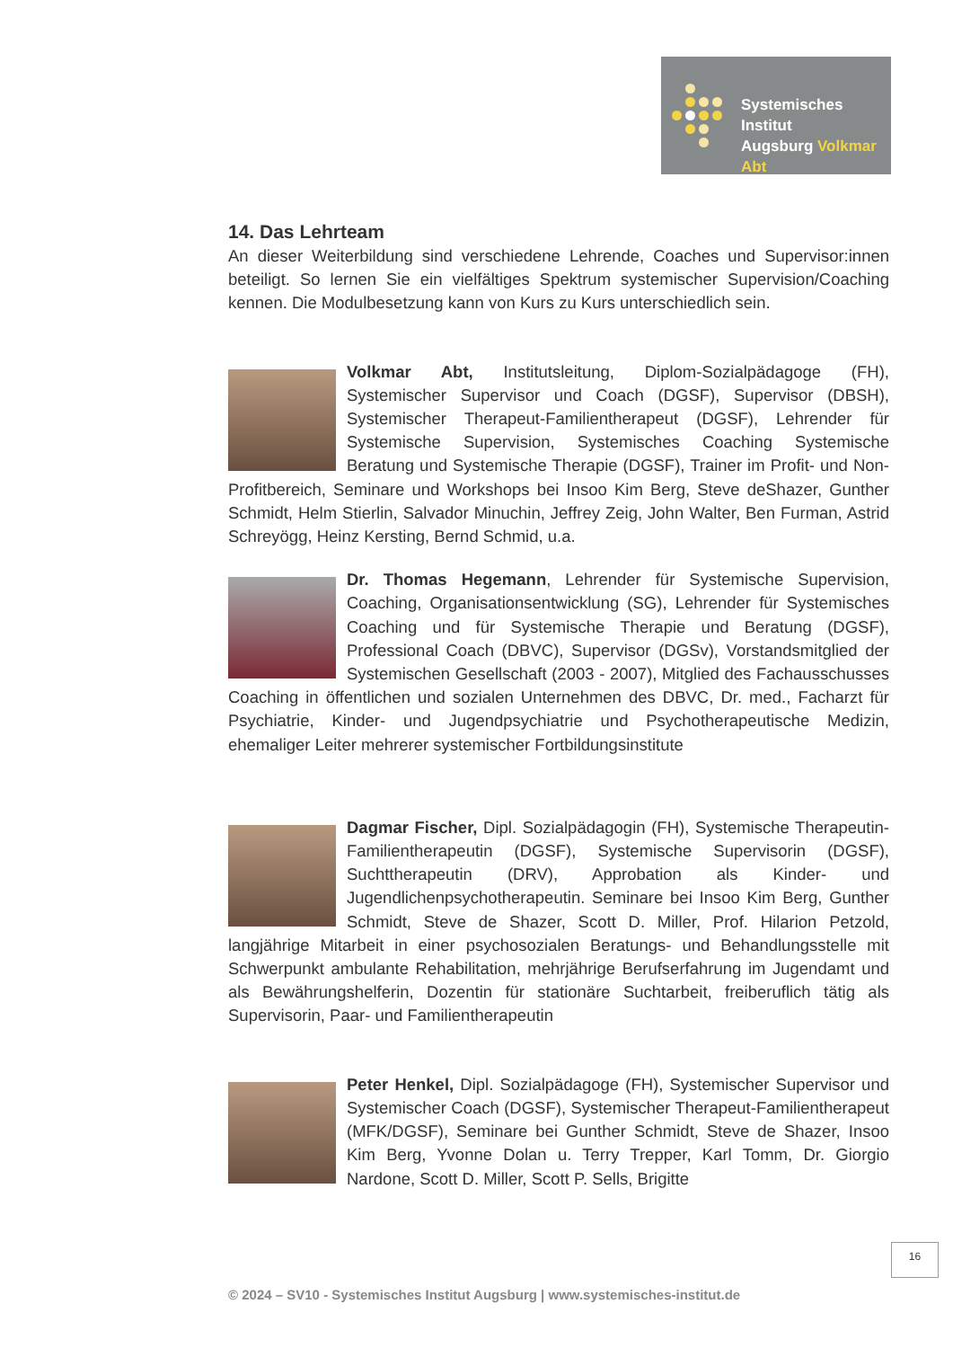Systemisches Institut
Augsburg Volkmar Abt
14. Das Lehrteam
An dieser Weiterbildung sind verschiedene Lehrende, Coaches und Supervisor:innen beteiligt. So lernen Sie ein vielfältiges Spektrum systemischer Supervision/Coaching kennen. Die Modulbesetzung kann von Kurs zu Kurs unterschiedlich sein.
Volkmar Abt, Institutsleitung, Diplom-Sozialpädagoge (FH), Systemischer Supervisor und Coach (DGSF), Supervisor (DBSH), Systemischer Therapeut-Familientherapeut (DGSF), Lehrender für Systemische Supervision, Systemisches Coaching Systemische Beratung und Systemische Therapie (DGSF), Trainer im Profit- und Non-Profitbereich, Seminare und Workshops bei Insoo Kim Berg, Steve deShazer, Gunther Schmidt, Helm Stierlin, Salvador Minuchin, Jeffrey Zeig, John Walter, Ben Furman, Astrid Schreyögg, Heinz Kersting, Bernd Schmid, u.a.
Dr. Thomas Hegemann, Lehrender für Systemische Supervision, Coaching, Organisationsentwicklung (SG), Lehrender für Systemisches Coaching und für Systemische Therapie und Beratung (DGSF), Professional Coach (DBVC), Supervisor (DGSv), Vorstandsmitglied der Systemischen Gesellschaft (2003 - 2007), Mitglied des Fachausschusses Coaching in öffentlichen und sozialen Unternehmen des DBVC, Dr. med., Facharzt für Psychiatrie, Kinder- und Jugendpsychiatrie und Psychotherapeutische Medizin, ehemaliger Leiter mehrerer systemischer Fortbildungsinstitute
Dagmar Fischer, Dipl. Sozialpädagogin (FH), Systemische Therapeutin-Familientherapeutin (DGSF), Systemische Supervisorin (DGSF), Suchttherapeutin (DRV), Approbation als Kinder- und Jugendlichenpsychotherapeutin. Seminare bei Insoo Kim Berg, Gunther Schmidt, Steve de Shazer, Scott D. Miller, Prof. Hilarion Petzold, langjährige Mitarbeit in einer psychosozialen Beratungs- und Behandlungsstelle mit Schwerpunkt ambulante Rehabilitation, mehrjährige Berufserfahrung im Jugendamt und als Bewährungshelferin, Dozentin für stationäre Suchtarbeit, freiberuflich tätig als Supervisorin, Paar- und Familientherapeutin
Peter Henkel, Dipl. Sozialpädagoge (FH), Systemischer Supervisor und Systemischer Coach (DGSF), Systemischer Therapeut-Familientherapeut (MFK/DGSF), Seminare bei Gunther Schmidt, Steve de Shazer, Insoo Kim Berg, Yvonne Dolan u. Terry Trepper, Karl Tomm, Dr. Giorgio Nardone, Scott D. Miller, Scott P. Sells, Brigitte
16
© 2024 – SV10 - Systemisches Institut Augsburg | www.systemisches-institut.de